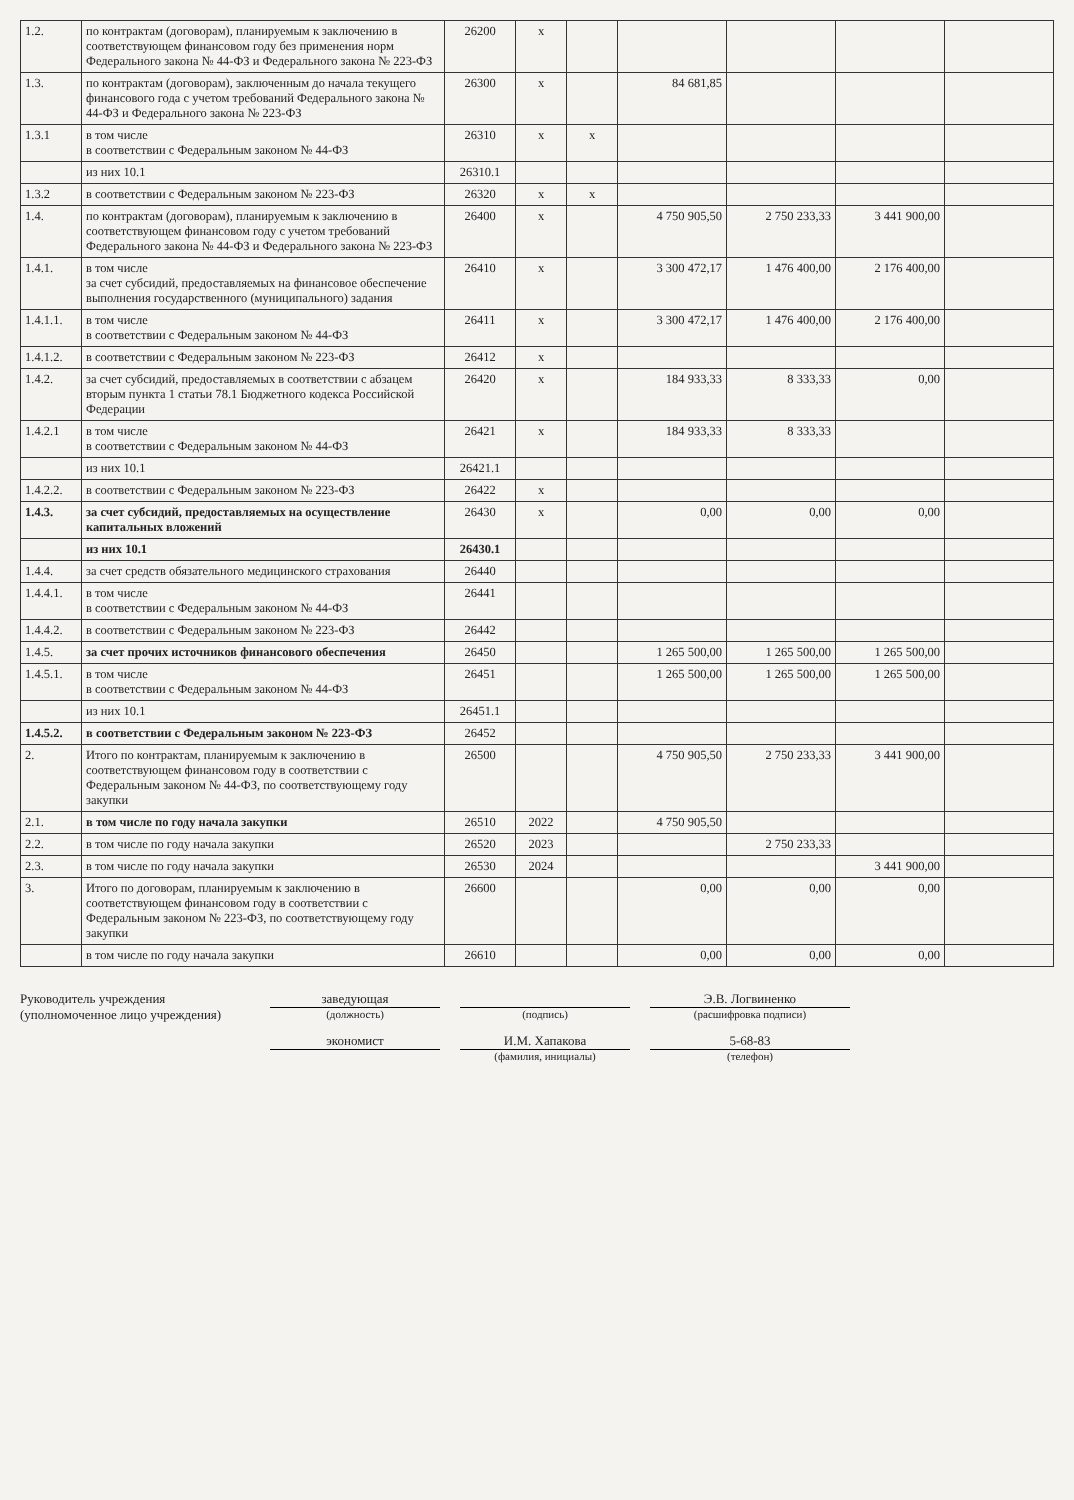| 1.2. | по контрактам (договорам), планируемым к заключению в соответствующем финансовом году без применения норм Федерального закона № 44-ФЗ и Федерального закона № 223-ФЗ | 26200 | x | | | | | |
| 1.3. | по контрактам (договорам), заключенным до начала текущего финансового года с учетом требований Федерального закона № 44-ФЗ и Федерального закона № 223-ФЗ | 26300 | x | | 84 681,85 | | | |
| 1.3.1 | в том числе в соответствии с Федеральным законом № 44-ФЗ | 26310 | x | x | | | | |
| | из них 10.1 | 26310.1 | | | | | | |
| 1.3.2 | в соответствии с Федеральным законом № 223-ФЗ | 26320 | x | x | | | | |
| 1.4. | по контрактам (договорам), планируемым к заключению в соответствующем финансовом году с учетом требований Федерального закона № 44-ФЗ и Федерального закона № 223-ФЗ | 26400 | x | | 4 750 905,50 | 2 750 233,33 | 3 441 900,00 | |
| 1.4.1. | в том числе за счет субсидий, предоставляемых на финансовое обеспечение выполнения государственного (муниципального) задания | 26410 | x | | 3 300 472,17 | 1 476 400,00 | 2 176 400,00 | |
| 1.4.1.1. | в том числе в соответствии с Федеральным законом № 44-ФЗ | 26411 | x | | 3 300 472,17 | 1 476 400,00 | 2 176 400,00 | |
| 1.4.1.2. | в соответствии с Федеральным законом № 223-ФЗ | 26412 | x | | | | | |
| 1.4.2. | за счет субсидий, предоставляемых в соответствии с абзацем вторым пункта 1 статьи 78.1 Бюджетного кодекса Российской Федерации | 26420 | x | | 184 933,33 | 8 333,33 | 0,00 | |
| 1.4.2.1 | в том числе в соответствии с Федеральным законом № 44-ФЗ | 26421 | x | | 184 933,33 | 8 333,33 | | |
| | из них 10.1 | 26421.1 | | | | | | |
| 1.4.2.2. | в соответствии с Федеральным законом № 223-ФЗ | 26422 | x | | | | | |
| 1.4.3. | за счет субсидий, предоставляемых на осуществление капитальных вложений | 26430 | x | | 0,00 | 0,00 | 0,00 | |
| | из них 10.1 | 26430.1 | | | | | | |
| 1.4.4. | за счет средств обязательного медицинского страхования | 26440 | | | | | | |
| 1.4.4.1. | в том числе в соответствии с Федеральным законом № 44-ФЗ | 26441 | | | | | | |
| 1.4.4.2. | в соответствии с Федеральным законом № 223-ФЗ | 26442 | | | | | | |
| 1.4.5. | за счет прочих источников финансового обеспечения | 26450 | | | 1 265 500,00 | 1 265 500,00 | 1 265 500,00 | |
| 1.4.5.1. | в том числе в соответствии с Федеральным законом № 44-ФЗ | 26451 | | | 1 265 500,00 | 1 265 500,00 | 1 265 500,00 | |
| | из них 10.1 | 26451.1 | | | | | | |
| 1.4.5.2. | в соответствии с Федеральным законом № 223-ФЗ | 26452 | | | | | | |
| 2. | Итого по контрактам, планируемым к заключению в соответствующем финансовом году в соответствии с Федеральным законом № 44-ФЗ, по соответствующему году закупки | 26500 | | | 4 750 905,50 | 2 750 233,33 | 3 441 900,00 | |
| 2.1. | в том числе по году начала закупки | 26510 | 2022 | | 4 750 905,50 | | | |
| 2.2. | в том числе по году начала закупки | 26520 | 2023 | | | 2 750 233,33 | | |
| 2.3. | в том числе по году начала закупки | 26530 | 2024 | | | | 3 441 900,00 | |
| 3. | Итого по договорам, планируемым к заключению в соответствующем финансовом году в соответствии с Федеральным законом № 223-ФЗ, по соответствующему году закупки | 26600 | | | 0,00 | 0,00 | 0,00 | |
| | в том числе по году начала закупки | 26610 | | | 0,00 | 0,00 | 0,00 | |
Руководитель учреждения
(уполномоченное лицо учреждения)
заведующая
(должность)
(подпись)
Э.В. Логвиненко
(расшифровка подписи)
экономист
И.М. Хапакова
(фамилия, инициалы)
5-68-83
(телефон)